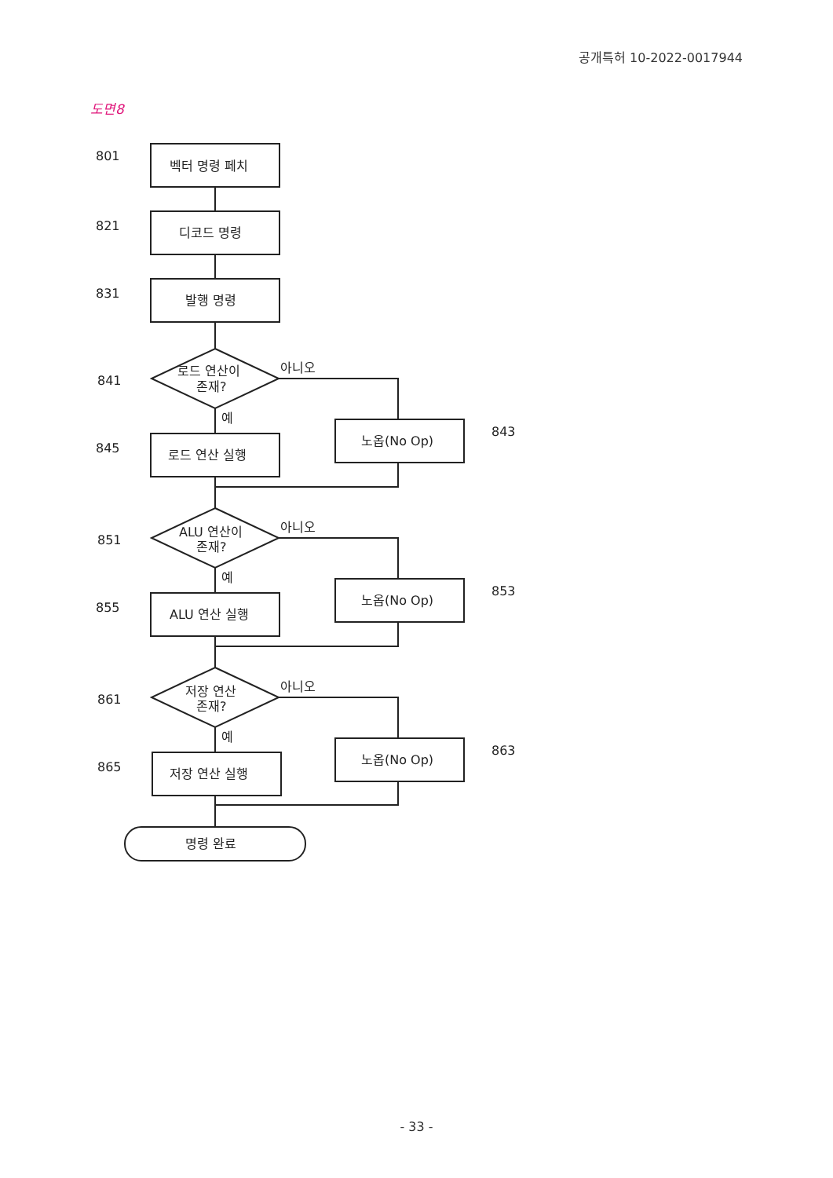공개특허 10-2022-0017944
도면8
801
벡터 명령 페치
821
디코드 명령
831
발행 명령
841
로드 연산이
존재?
아니오
예
845
로드 연산 실행
843
노옵(No Op)
851
ALU 연산이
존재?
아니오
예
855
ALU 연산 실행
853
노옵(No Op)
861
저장 연산
존재?
아니오
예
865
저장 연산 실행
863
노옵(No Op)
명령 완료
- 33 -